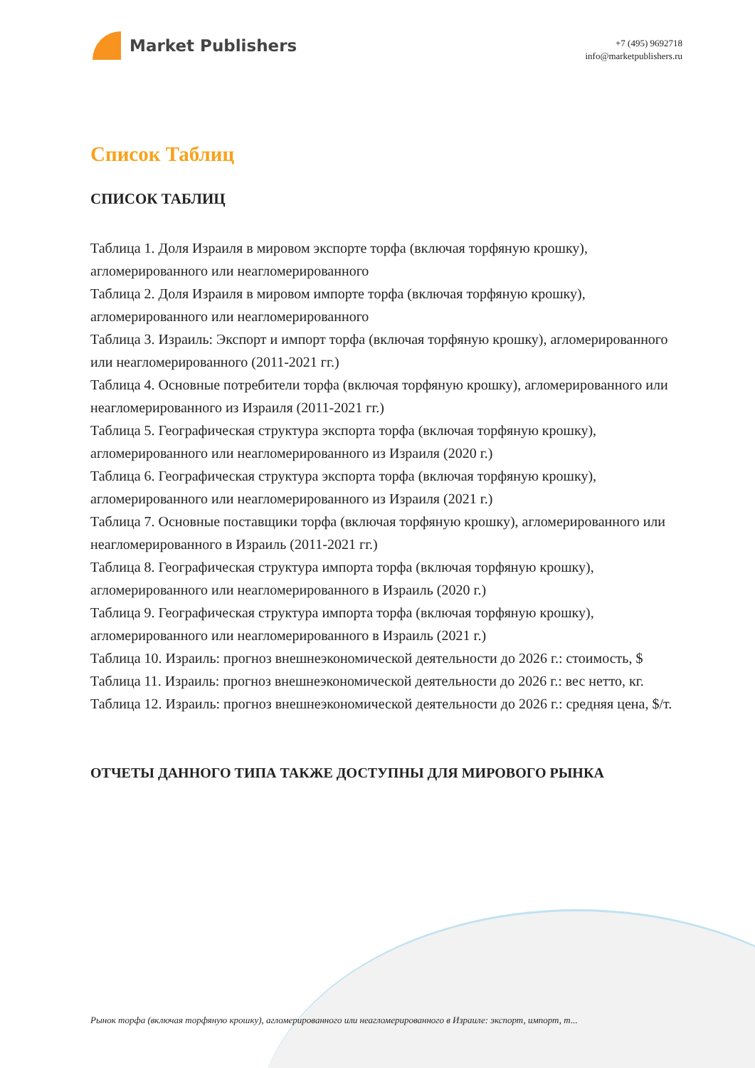Market Publishers
+7 (495) 9692718
info@marketpublishers.ru
Список Таблиц
СПИСОК ТАБЛИЦ
Таблица 1. Доля Израиля в мировом экспорте торфа (включая торфяную крошку), агломерированного или неагломерированного
Таблица 2. Доля Израиля в мировом импорте торфа (включая торфяную крошку), агломерированного или неагломерированного
Таблица 3. Израиль: Экспорт и импорт торфа (включая торфяную крошку), агломерированного или неагломерированного (2011-2021 гг.)
Таблица 4. Основные потребители торфа (включая торфяную крошку), агломерированного или неагломерированного из Израиля (2011-2021 гг.)
Таблица 5. Географическая структура экспорта торфа (включая торфяную крошку), агломерированного или неагломерированного из Израиля (2020 г.)
Таблица 6. Географическая структура экспорта торфа (включая торфяную крошку), агломерированного или неагломерированного из Израиля (2021 г.)
Таблица 7. Основные поставщики торфа (включая торфяную крошку), агломерированного или неагломерированного в Израиль (2011-2021 гг.)
Таблица 8. Географическая структура импорта торфа (включая торфяную крошку), агломерированного или неагломерированного в Израиль (2020 г.)
Таблица 9. Географическая структура импорта торфа (включая торфяную крошку), агломерированного или неагломерированного в Израиль (2021 г.)
Таблица 10. Израиль: прогноз внешнеэкономической деятельности до 2026 г.: стоимость, $
Таблица 11. Израиль: прогноз внешнеэкономической деятельности до 2026 г.: вес нетто, кг.
Таблица 12. Израиль: прогноз внешнеэкономической деятельности до 2026 г.: средняя цена, $/т.
ОТЧЕТЫ ДАННОГО ТИПА ТАКЖЕ ДОСТУПНЫ ДЛЯ МИРОВОГО РЫНКА
Рынок торфа (включая торфяную крошку), агломерированного или неагломерированного в Израиле: экспорт, импорт, т...